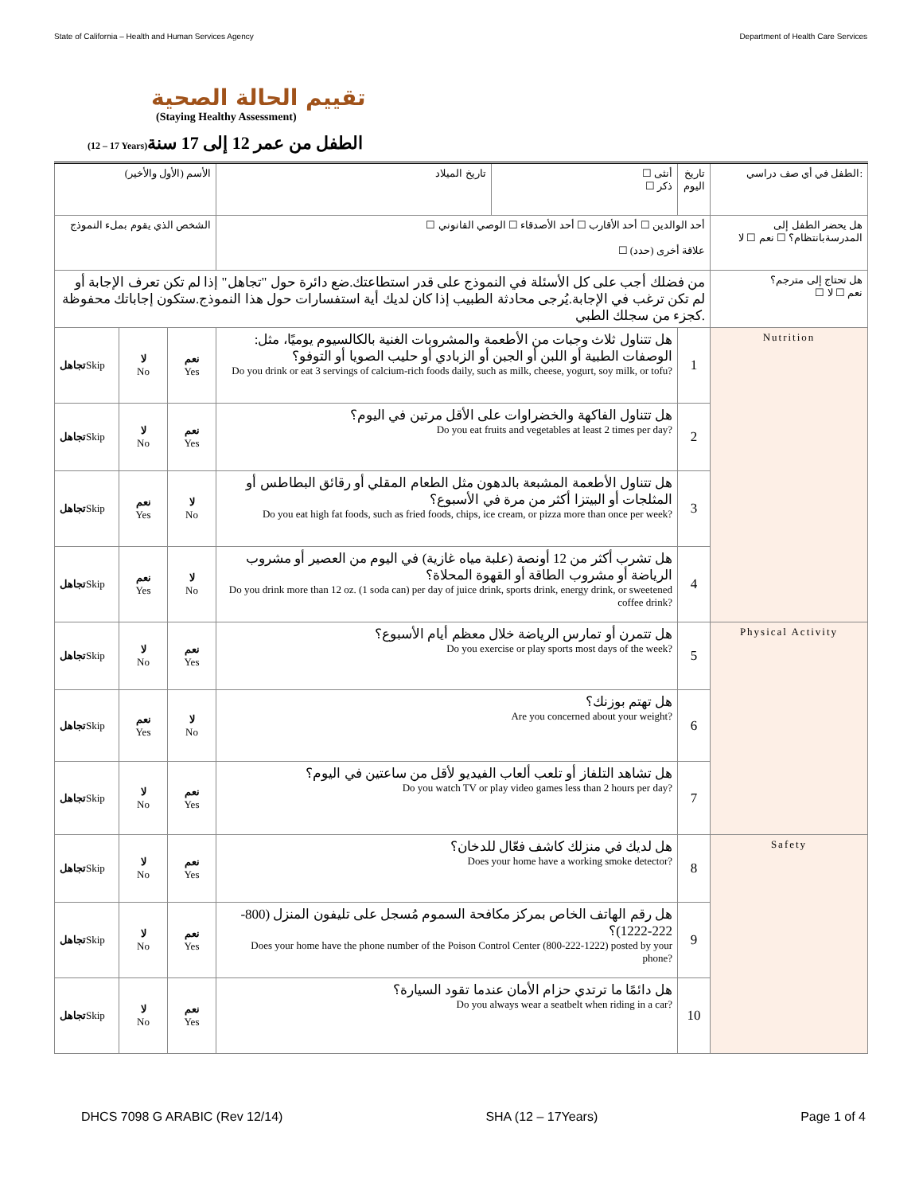State of California – Health and Human Services Agency Department of Health Care Services
تقييم الحالة الصحية
(Staying Healthy Assessment)
(12 – 17 Years) الطفل من عمر 12 إلى 17 سنة
| الأسم (الأول والأخير) | | | تاريخ الميلاد | ☐ أنثى ☐ ذكر | تاريخ اليوم | الطفل في أي صف دراسي: |
| الشخص الذي يقوم بملء النموذج | | | ☐ أحد الوالدين ☐ أحد الأقارب ☐ أحد الأصدقاء ☐ الوصي القانوني ☐ علاقة أخرى (حدد) | | | هل يحضر الطفل إلى المدرسةبانتظام؟ ☐ نعم ☐ لا |
| من فضلك أجب على كل الأسئلة في النموذج على قدر استطاعتك.ضع دائرة حول "تجاهل" إذا لم تكن تعرف الإجابة أو لم تكن ترغب في الإجابة.يُرجى محادثة الطبيب إذا كان لديك أية استفسارات حول هذا النموذج.ستكون إجاباتك محفوظة كجزء من سجلك الطبي. | | | | | | هل تحتاج إلى مترجم؟ ☐ نعم ☐ لا |
| تجاهل Skip | لا No | نعم Yes | هل تتناول ثلاث وجبات من الأطعمة والمشروبات الغنية بالكالسيوم يوميًا، مثل: الوصفات الطبية أو اللبن أو الجبن أو الزبادي أو حليب الصويا أو التوفو؟ Do you drink or eat 3 servings of calcium-rich foods daily, such as milk, cheese, yogurt, soy milk, or tofu? | | 1 | Nutrition |
| تجاهل Skip | لا No | نعم Yes | هل تتناول الفاكهة والخضراوات على الأقل مرتين في اليوم؟ Do you eat fruits and vegetables at least 2 times per day? | | 2 | |
| تجاهل Skip | نعم Yes | لا No | هل تتناول الأطعمة المشبعة بالدهون مثل الطعام المقلي أو رقائق البطاطس أو المثلجات أو البيتزا أكثر من مرة في الأسبوع؟ Do you eat high fat foods, such as fried foods, chips, ice cream, or pizza more than once per week? | | 3 | |
| تجاهل Skip | نعم Yes | لا No | هل تشرب أكثر من 12 أونصة (علبة مياه غازية) في اليوم من العصير أو مشروب الرياضة أو مشروب الطاقة أو القهوة المحلاة؟ Do you drink more than 12 oz. (1 soda can) per day of juice drink, sports drink, energy drink, or sweetened coffee drink? | | 4 | |
| تجاهل Skip | لا No | نعم Yes | هل تتمرن أو تمارس الرياضة خلال معظم أيام الأسبوع؟ Do you exercise or play sports most days of the week? | | 5 | Physical Activity |
| تجاهل Skip | نعم Yes | لا No | هل تهتم بوزنك؟ Are you concerned about your weight? | | 6 | |
| تجاهل Skip | لا No | نعم Yes | هل تشاهد التلفاز أو تلعب ألعاب الفيديو لأقل من ساعتين في اليوم؟ Do you watch TV or play video games less than 2 hours per day? | | 7 | |
| تجاهل Skip | لا No | نعم Yes | هل لديك في منزلك كاشف فعّال للدخان؟ Does your home have a working smoke detector? | | 8 | Safety |
| تجاهل Skip | لا No | نعم Yes | هل رقم الهاتف الخاص بمركز مكافحة السموم مُسجل على تليفون المنزل (800-222-1222)؟ Does your home have the phone number of the Poison Control Center (800-222-1222) posted by your phone? | | 9 | |
| تجاهل Skip | لا No | نعم Yes | هل دائمًا ما ترتدي حزام الأمان عندما تقود السيارة؟ Do you always wear a seatbelt when riding in a car? | | 10 | |
DHCS 7098 G ARABIC (Rev 12/14) SHA (12 – 17Years) Page 1 of 4